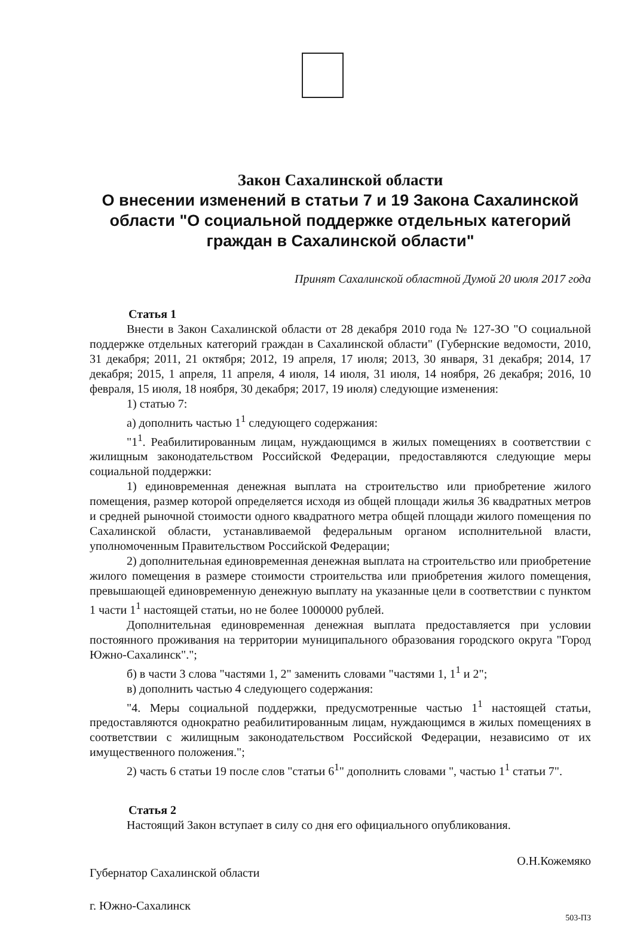Закон Сахалинской области
О внесении изменений в статьи 7 и 19 Закона Сахалинской области "О социальной поддержке отдельных категорий граждан в Сахалинской области"
Принят Сахалинской областной Думой 20 июля 2017 года
Статья 1
Внести в Закон Сахалинской области от 28 декабря 2010 года № 127-ЗО "О социальной поддержке отдельных категорий граждан в Сахалинской области" (Губернские ведомости, 2010, 31 декабря; 2011, 21 октября; 2012, 19 апреля, 17 июля; 2013, 30 января, 31 декабря; 2014, 17 декабря; 2015, 1 апреля, 11 апреля, 4 июля, 14 июля, 31 июля, 14 ноября, 26 декабря; 2016, 10 февраля, 15 июля, 18 ноября, 30 декабря; 2017, 19 июля) следующие изменения:
1) статью 7:
а) дополнить частью 1<sup>1</sup> следующего содержания:
"1<sup>1</sup>. Реабилитированным лицам, нуждающимся в жилых помещениях в соответствии с жилищным законодательством Российской Федерации, предоставляются следующие меры социальной поддержки:
1) единовременная денежная выплата на строительство или приобретение жилого помещения, размер которой определяется исходя из общей площади жилья 36 квадратных метров и средней рыночной стоимости одного квадратного метра общей площади жилого помещения по Сахалинской области, устанавливаемой федеральным органом исполнительной власти, уполномоченным Правительством Российской Федерации;
2) дополнительная единовременная денежная выплата на строительство или приобретение жилого помещения в размере стоимости строительства или приобретения жилого помещения, превышающей единовременную денежную выплату на указанные цели в соответствии с пунктом 1 части 1<sup>1</sup> настоящей статьи, но не более 1000000 рублей.
Дополнительная единовременная денежная выплата предоставляется при условии постоянного проживания на территории муниципального образования городского округа "Город Южно-Сахалинск".";
б) в части 3 слова "частями 1, 2" заменить словами "частями 1, 1<sup>1</sup> и 2";
в) дополнить частью 4 следующего содержания:
"4. Меры социальной поддержки, предусмотренные частью 1<sup>1</sup> настоящей статьи, предоставляются однократно реабилитированным лицам, нуждающимся в жилых помещениях в соответствии с жилищным законодательством Российской Федерации, независимо от их имущественного положения.";
2) часть 6 статьи 19 после слов "статьи 6<sup>1</sup>" дополнить словами ", частью 1<sup>1</sup> статьи 7".
Статья 2
Настоящий Закон вступает в силу со дня его официального опубликования.
Губернатор Сахалинской области О.Н.Кожемяко
г. Южно-Сахалинск 503-ПЗ